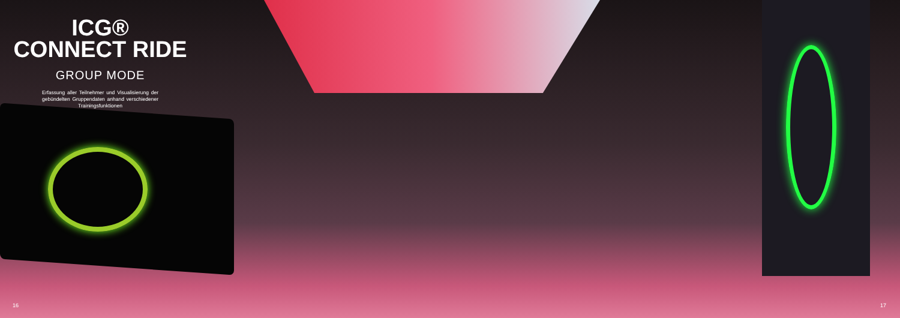ICG®
CONNECT RIDE
GROUP MODE
Erfassung aller Teilnehmer und Visualisierung der gebündelten Gruppendaten anhand verschiedener Trainingsfunktionen
16 17